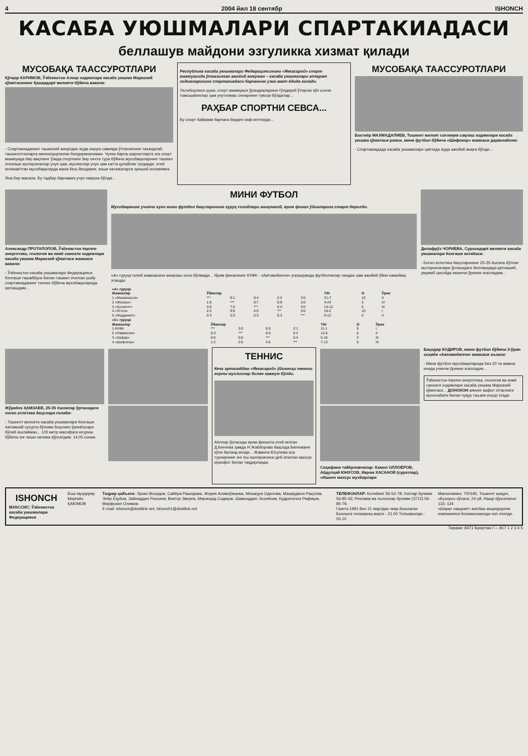4 2004 йил 18 сентябр ISHONCH
КАСАБА УЮШМАЛАРИ СПАРТАКИАДАСИ
беллашув майдони эзгуликка хизмат қилади
МУСОБАҚА ТААССУРОТЛАРИ
Қўчқор КАРИМОВ, Ўзбекистон Алоқа ходимлари касаба уюшма Марказий қўмитасининг Қашқадарё вилояти бўйича вакили:
- Спартакиаданинг ташкилий жиҳатдан жуда юқори савияда ўтганлигини таъкидлаб, ташкилотчиларга миннатдорчилик билдирмоқчиман. Чунки барча шароитларга эга спорт мажмуида бир вақтнинг ўзида спортнинг бир нечта тури бўйича мусобақаларнинг ташкил этилиши иштирокчилар учун ҳам, мухлислар учун ҳам катта қулайлик туғдирди. этиб келинаётган мусобақаларда мана беш йилдирки, яхши натижаларга эришиб келаяпмиз.
Яна бир масала. Бу тадбир барчамиз учун намуна бўлди...
Республика касаба уюшмалари Федерациясининг «Яккасарой» спорт мажмуасида ўтказилган ажойиб анжуман – касаба уюшмалари аппарат ходимларининг спартакиадаси барчанинг узок вакт ёдида колади.
Эътиборлиси шуки, спорт мажмуаси ўриндиқларини тўлдириб ўтирган кўп сонли томошабинлар ҳам унутилмас онларнинг гувоҳи бўлдилар...
РАҲБАР СПОРТНИ СЕВСА...
Бу спорт байрами барчага бирдек наф келтирди...
МУСОБАҚА ТААССУРОТЛАРИ
Бахтиёр МАХМАДАЛИЕВ, Тошкент вилоят соғлиқни сақлаш ходимлари касаба уюшма қўмитаси раиси, мини футбол бўйича «Шифокор» жамоаси дарвозабони:
- Спартакиадада касаба уюшмалари ҳаётида жуда ажойиб воқеа бўлди...
Александр ПРОТАПОПОВ, Ўзбекистон ёқилғи-энергетика, геология ва кимё саноати ходимлари касаба уюшма Марказий қўмитаси жамоаси вакили:
- Ўзбекистон касаба уюшмалари Федерацияси Кенгаши ташаббуси билан ташкил этилган ушбу спартакиаданинг теннис бўйича мусобақаларида қатнашдим...
МИНИ ФУТБОЛ
Мусобақанинг учинчи куни мини футбол баҳсларининг гуруҳ ғолиблари аниқланиб, ярим финал ўйинларига старт берилди.
«А» гуруҳи ғолиб жамоасини аниқлаш осон бўлмади... Ярим финалнинг КУФК - «Автомобилчи» учрашувида футболчилар чиндан ҳам ажойиб ўйин намойиш этишди.
| «А» гуруҳи | | | | | | | | |
| --- | --- | --- | --- | --- | --- | --- | --- | --- |
| Жамоалар | Ўйинлар | | | | | Т/Н | О | Ўрни |
| 1.«Машинасоз» | *** | 8:1 | 8:4 | 2:2 | 3:0 | 21-7 | 10 | II |
| 2.«Жиззах» | 1:8 | *** | 0:7 | 0:9 | 3:0 | 4-24 | 3 | IV |
| 3.«Ҳосилот» | 4:8 | 7:0 | *** | 0:4 | 3:0 | 14-12 | 6 | III |
| 4.«Устоз» | 2:2 | 9:0 | 4:0 | *** | 3:0 | 18-2 | 10 | I |
| 5.«Маданият» | 0:3 | 0:3 | 0:3 | 0:3 | *** | 0-12 | 0 | V |
| «С» гуруҳи | | | | | | | |
| --- | --- | --- | --- | --- | --- | --- | --- |
| Жамоалар | Ўйинлар | | | | Т/Н | О | Ўрни |
| 1.КУФК | *** | 3:0 | 6:0 | 2:1 | 11-1 | 9 | I |
| 2.«Наманган» | 0:3 | *** | 6:0 | 6:2 | 12-5 | 6 | II |
| 3.«Зафар» | 0:6 | 0:6 | *** | 5:4 | 5-16 | 3 | III |
| 4.«Шифокор» | 1:2 | 2:6 | 4:5 | *** | 7-13 | 0 | IV |
Дилафрўз ЧОРИЕВА, Сурхондарё вилояти касаба уюшмалари Кенгаши котибаси:
- Енгил атлетика баҳсларининг 25-35 ёшгача бўлган иштирокчилари ўртасидаги беллашувда қатнашиб, умумий ҳисобда иккинчи ўринни эгалладим...
Жўрабек ҲАМЗАЕВ, 25-35 ёшлилар ўртасидаги енгил атлетика баҳслари ғолиби:
- Тошкент вилояти касаба уюшмалари Кенгаши ижтимоий суғурта бўлими бошлиғи ўринбосари бўлиб ишлайман... 100 метр масофага югуриш бўйича энг яхши натижа кўрсатдим: 14,05 сония.
ТЕННИС
Кеча эрталабдан «Яккасарой» ўйингоҳи теннис корти мухлислар билан гавжум бўлди.
Аёллар ўртасида ярим финалга етиб келган Д.Бигеева ҳамда Н.Жабборова баҳсида Бигеевани кўли баланд келди... Жамила Юсупова эса турнирнинг энг ёш иштирокчиси деб аталган махсус мукофот билан тақдирланди.
Саҳифани тайёрловчилар: Камол ОЛЛОЁРОВ, Абдулҳай ЮНУСОВ, Икром ХАСАНОВ (суратлар), «Ишонч махсус мухбирлари
Баҳодир КОДИРОВ, мини футбол бўйича 3-ўрин соҳиби «Автомобилчи» жамоаси аъзоси:
- Мини футбол мусобақаларида биз 20 та жамоа ичида учинчи ўринни эгалладик...
Ўзбекистон ёқилғи-энергетика, геология ва кимё саноати ходимлари касаба уюшма Марказий қўмитаси... ДОНОХОН аянинг вафот этганлиги муносабати билан чуқур таъзия изҳор этади
ISHONCH
МУАССИС: Ўзбекистон касаба уюшмалари Федерацияси
Бош муҳаррир Мирғиёс ҚАЮМОВ Таҳрир ҳайъати: Эркин Воҳидов, Сайёра Рашидова, Жория Алимхўжаева, Маъмура Одилова, Маҳмуджон Расулов, Элёр Ёқубов, Зайниддин Рихсиев, Виктор Зверев, Мирзоҳид Содиқов, Шамсиддин Эсонбоев, Кудратилла Рафиқов, Мирфозил Олимов.
E-mail: ishonch@dostlink.net; ishonch1@dostlink.net
ТЕЛЕФОНЛАР: Котибият 56-52-78; Хатлар булими 56-85-43; Реклама ва эълонлар булими (3712) 56-85-79.
Газета 1991 йил 21 мартдан чиқа бошлаган
Босишга топшириш вақти - 21.00 Топширилди - 00.10
Манзилимиз: 700165, Тошкент шаҳри, «Бухоро» кўчаси, 24-уй. Нашр кўрсаткичи: 133; 134
«Шарқ» нашриёт–матбаа акциядорлик компанияси босмахонасида чоп этилди.
Тиражи: 8471 Буюртма Г— 817 1 2 3 4 5